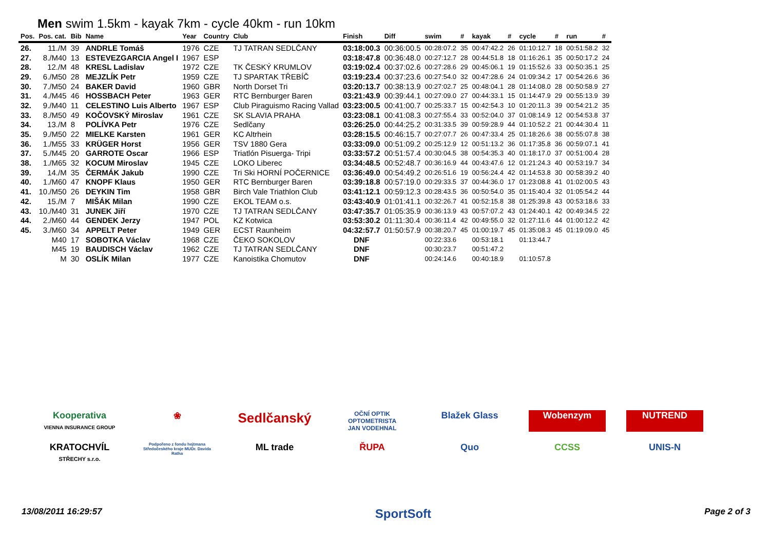Men swim 1.5km - kayak 7km - cycle 40km - run 10km
| Pos. | Pos. cat. | Bib | Name | Year | Country | Club | Finish | Diff | swim | # | kayak | # | cycle | # | run | # |
| --- | --- | --- | --- | --- | --- | --- | --- | --- | --- | --- | --- | --- | --- | --- | --- | --- |
| 26. | 11./M | 39 | ANDRLE Tomáš | 1976 | CZE | TJ TATRAN SEDLČANY | 03:18:00.3 | 00:36:00.5 | 00:28:07.2 | 35 | 00:47:42.2 | 26 | 01:10:12.7 | 18 | 00:51:58.2 | 32 |
| 27. | 8./M40 | 13 | ESTEVEZGARCIA Angel I | 1967 | ESP | | 03:18:47.8 | 00:36:48.0 | 00:27:12.7 | 28 | 00:44:51.8 | 18 | 01:16:26.1 | 35 | 00:50:17.2 | 24 |
| 28. | 12./M | 48 | KRESL Ladislav | 1972 | CZE | TK ČESKÝ KRUMLOV | 03:19:02.4 | 00:37:02.6 | 00:27:28.6 | 29 | 00:45:06.1 | 19 | 01:15:52.6 | 33 | 00:50:35.1 | 25 |
| 29. | 6./M50 | 28 | MEJZLÍK Petr | 1959 | CZE | TJ SPARTAK TŘEBÍČ | 03:19:23.4 | 00:37:23.6 | 00:27:54.0 | 32 | 00:47:28.6 | 24 | 01:09:34.2 | 17 | 00:54:26.6 | 36 |
| 30. | 7./M50 | 24 | BAKER David | 1960 | GBR | North Dorset Tri | 03:20:13.7 | 00:38:13.9 | 00:27:02.7 | 25 | 00:48:04.1 | 28 | 01:14:08.0 | 28 | 00:50:58.9 | 27 |
| 31. | 4./M45 | 46 | HOSSBACH Peter | 1963 | GER | RTC Bernburger Baren | 03:21:43.9 | 00:39:44.1 | 00:27:09.0 | 27 | 00:44:33.1 | 15 | 01:14:47.9 | 29 | 00:55:13.9 | 39 |
| 32. | 9./M40 | 11 | CELESTINO Luis Alberto | 1967 | ESP | Club Piraguismo Racing Vallad | 03:23:00.5 | 00:41:00.7 | 00:25:33.7 | 15 | 00:42:54.3 | 10 | 01:20:11.3 | 39 | 00:54:21.2 | 35 |
| 33. | 8./M50 | 49 | KOČOVSKÝ Miroslav | 1961 | CZE | SK SLAVIA PRAHA | 03:23:08.1 | 00:41:08.3 | 00:27:55.4 | 33 | 00:52:04.0 | 37 | 01:08:14.9 | 12 | 00:54:53.8 | 37 |
| 34. | 13./M | 8 | POLÍVKA Petr | 1976 | CZE | Sedlčany | 03:26:25.0 | 00:44:25.2 | 00:31:33.5 | 39 | 00:59:28.9 | 44 | 01:10:52.2 | 21 | 00:44:30.4 | 11 |
| 35. | 9./M50 | 22 | MIELKE Karsten | 1961 | GER | KC Altrhein | 03:28:15.5 | 00:46:15.7 | 00:27:07.7 | 26 | 00:47:33.4 | 25 | 01:18:26.6 | 38 | 00:55:07.8 | 38 |
| 36. | 1./M55 | 33 | KRÜGER Horst | 1956 | GER | TSV 1880 Gera | 03:33:09.0 | 00:51:09.2 | 00:25:12.9 | 12 | 00:51:13.2 | 36 | 01:17:35.8 | 36 | 00:59:07.1 | 41 |
| 37. | 5./M45 | 20 | GARROTE Oscar | 1966 | ESP | Triatlón Pisuerga- Tripi | 03:33:57.2 | 00:51:57.4 | 00:30:04.5 | 38 | 00:54:35.3 | 40 | 01:18:17.0 | 37 | 00:51:00.4 | 28 |
| 38. | 1./M65 | 32 | KOCUM Miroslav | 1945 | CZE | LOKO Liberec | 03:34:48.5 | 00:52:48.7 | 00:36:16.9 | 44 | 00:43:47.6 | 12 | 01:21:24.3 | 40 | 00:53:19.7 | 34 |
| 39. | 14./M | 35 | ČERMÁK Jakub | 1990 | CZE | Tri Ski HORNÍ POČERNICE | 03:36:49.0 | 00:54:49.2 | 00:26:51.6 | 19 | 00:56:24.4 | 42 | 01:14:53.8 | 30 | 00:58:39.2 | 40 |
| 40. | 1./M60 | 47 | KNOPF Klaus | 1950 | GER | RTC Bernburger Baren | 03:39:18.8 | 00:57:19.0 | 00:29:33.5 | 37 | 00:44:36.0 | 17 | 01:23:08.8 | 41 | 01:02:00.5 | 43 |
| 41. | 10./M50 | 26 | DEYKIN Tim | 1958 | GBR | Birch Vale Triathlon Club | 03:41:12.1 | 00:59:12.3 | 00:28:43.5 | 36 | 00:50:54.0 | 35 | 01:15:40.4 | 32 | 01:05:54.2 | 44 |
| 42. | 15./M | 7 | MIŠÁK Milan | 1990 | CZE | EKOL TEAM o.s. | 03:43:40.9 | 01:01:41.1 | 00:32:26.7 | 41 | 00:52:15.8 | 38 | 01:25:39.8 | 43 | 00:53:18.6 | 33 |
| 43. | 10./M40 | 31 | JUNEK Jiří | 1970 | CZE | TJ TATRAN SEDLČANY | 03:47:35.7 | 01:05:35.9 | 00:36:13.9 | 43 | 00:57:07.2 | 43 | 01:24:40.1 | 42 | 00:49:34.5 | 22 |
| 44. | 2./M60 | 44 | GENDEK Jerzy | 1947 | POL | KZ Kotwica | 03:53:30.2 | 01:11:30.4 | 00:36:11.4 | 42 | 00:49:55.0 | 32 | 01:27:11.6 | 44 | 01:00:12.2 | 42 |
| 45. | 3./M60 | 34 | APPELT Peter | 1949 | GER | ECST Raunheim | 04:32:57.7 | 01:50:57.9 | 00:38:20.7 | 45 | 01:00:19.7 | 45 | 01:35:08.3 | 45 | 01:19:09.0 | 45 |
| | M40 | 17 | SOBOTKA Václav | 1968 | CZE | ČEKO SOKOLOV | DNF | | 00:22:33.6 | | 00:53:18.1 | | 01:13:44.7 | | | |
| | M45 | 19 | BAUDISCH Václav | 1962 | CZE | TJ TATRAN SEDLČANY | DNF | | 00:30:23.7 | | 00:51:47.2 | | | | | |
| | M | 30 | OSLÍK Milan | 1977 | CZE | Kanoistika Chomutov | DNF | | 00:24:14.6 | | 00:40:18.9 | | 01:10:57.8 | | | |
Kooperativa
VIENNA INSURANCE GROUP
❀
Sedlčanský
OČNÍ OPTIK OPTOMETRISTA
JAN VODEHNAL
Blažek Glass
Wobenzym
NUTREND
KRATOCHVÍL
STŘECHY s.r.o.
Podpořeno z fondu hejtmana Středočeského kraje MUDr. Davida Ratha
ML trade
ŘUPA
Quo
CCSS
UNIS-N
13/08/2011 16:29:57 SportSoft Page 2 of 3